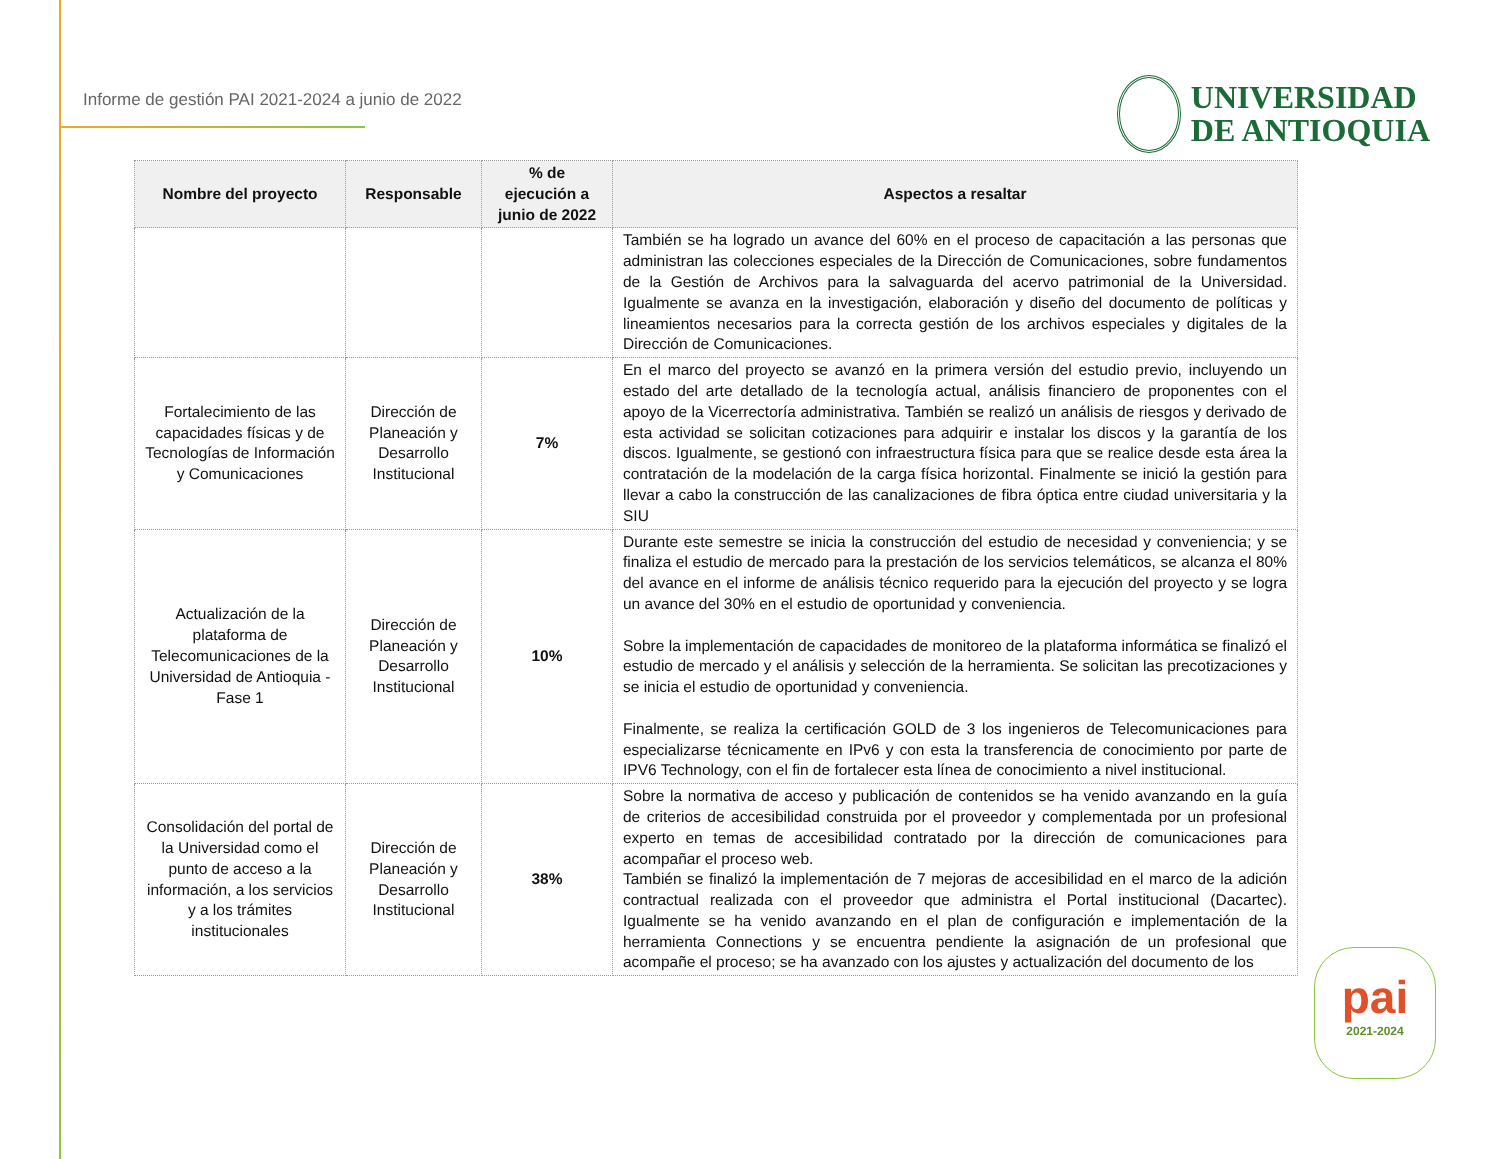Informe de gestión PAI 2021-2024 a junio de 2022
UNIVERSIDAD
DE ANTIOQUIA
| Nombre del proyecto | Responsable | % de ejecución a junio de 2022 | Aspectos a resaltar |
| --- | --- | --- | --- |
| | | | También se ha logrado un avance del 60% en el proceso de capacitación a las personas que administran las colecciones especiales de la Dirección de Comunicaciones, sobre fundamentos de la Gestión de Archivos para la salvaguarda del acervo patrimonial de la Universidad. Igualmente se avanza en la investigación, elaboración y diseño del documento de políticas y lineamientos necesarios para la correcta gestión de los archivos especiales y digitales de la Dirección de Comunicaciones. |
| Fortalecimiento de las capacidades físicas y de Tecnologías de Información y Comunicaciones | Dirección de Planeación y Desarrollo Institucional | 7% | En el marco del proyecto se avanzó en la primera versión del estudio previo, incluyendo un estado del arte detallado de la tecnología actual, análisis financiero de proponentes con el apoyo de la Vicerrectoría administrativa. También se realizó un análisis de riesgos y derivado de esta actividad se solicitan cotizaciones para adquirir e instalar los discos y la garantía de los discos. Igualmente, se gestionó con infraestructura física para que se realice desde esta área la contratación de la modelación de la carga física horizontal. Finalmente se inició la gestión para llevar a cabo la construcción de las canalizaciones de fibra óptica entre ciudad universitaria y la SIU |
| Actualización de la plataforma de Telecomunicaciones de la Universidad de Antioquia - Fase 1 | Dirección de Planeación y Desarrollo Institucional | 10% | Durante este semestre se inicia la construcción del estudio de necesidad y conveniencia; y se finaliza el estudio de mercado para la prestación de los servicios telemáticos, se alcanza el 80% del avance en el informe de análisis técnico requerido para la ejecución del proyecto y se logra un avance del 30% en el estudio de oportunidad y conveniencia. Sobre la implementación de capacidades de monitoreo de la plataforma informática se finalizó el estudio de mercado y el análisis y selección de la herramienta. Se solicitan las precotizaciones y se inicia el estudio de oportunidad y conveniencia. Finalmente, se realiza la certificación GOLD de 3 los ingenieros de Telecomunicaciones para especializarse técnicamente en IPv6 y con esta la transferencia de conocimiento por parte de IPV6 Technology, con el fin de fortalecer esta línea de conocimiento a nivel institucional. |
| Consolidación del portal de la Universidad como el punto de acceso a la información, a los servicios y a los trámites institucionales | Dirección de Planeación y Desarrollo Institucional | 38% | Sobre la normativa de acceso y publicación de contenidos se ha venido avanzando en la guía de criterios de accesibilidad construida por el proveedor y complementada por un profesional experto en temas de accesibilidad contratado por la dirección de comunicaciones para acompañar el proceso web. También se finalizó la implementación de 7 mejoras de accesibilidad en el marco de la adición contractual realizada con el proveedor que administra el Portal institucional (Dacartec). Igualmente se ha venido avanzando en el plan de configuración e implementación de la herramienta Connections y se encuentra pendiente la asignación de un profesional que acompañe el proceso; se ha avanzado con los ajustes y actualización del documento de los |
pai
2021-2024